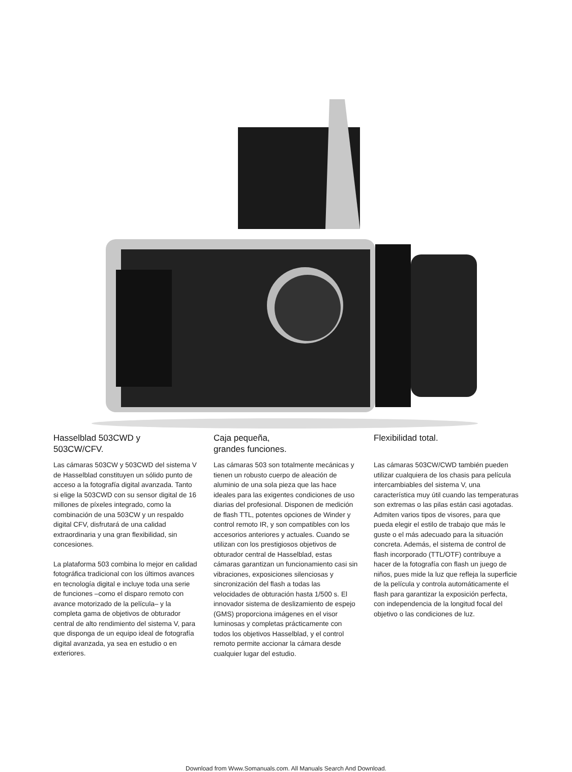Hasselblad 503CWD y
503CW/CFV.
Las cámaras 503CW y 503CWD del sistema V de Hasselblad constituyen un sólido punto de acceso a la fotografía digital avanzada. Tanto si elige la 503CWD con su sensor digital de 16 millones de píxeles integrado, como la combinación de una 503CW y un respaldo digital CFV, disfrutará de una calidad extraordinaria y una gran flexibilidad, sin concesiones.
La plataforma 503 combina lo mejor en calidad fotográfica tradicional con los últimos avances en tecnología digital e incluye toda una serie de funciones –como el disparo remoto con avance motorizado de la película– y la completa gama de objetivos de obturador central de alto rendimiento del sistema V, para que disponga de un equipo ideal de fotografía digital avanzada, ya sea en estudio o en exteriores.
Caja pequeña,
grandes funciones.
Las cámaras 503 son totalmente mecánicas y tienen un robusto cuerpo de aleación de aluminio de una sola pieza que las hace ideales para las exigentes condiciones de uso diarias del profesional. Disponen de medición de flash TTL, potentes opciones de Winder y control remoto IR, y son compatibles con los accesorios anteriores y actuales. Cuando se utilizan con los prestigiosos objetivos de obturador central de Hasselblad, estas cámaras garantizan un funcionamiento casi sin vibraciones, exposiciones silenciosas y sincronización del flash a todas las velocidades de obturación hasta 1/500 s. El innovador sistema de deslizamiento de espejo (GMS) proporciona imágenes en el visor luminosas y completas prácticamente con todos los objetivos Hasselblad, y el control remoto permite accionar la cámara desde cualquier lugar del estudio.
Flexibilidad total.
Las cámaras 503CW/CWD también pueden utilizar cualquiera de los chasis para película intercambiables del sistema V, una característica muy útil cuando las temperaturas son extremas o las pilas están casi agotadas. Admiten varios tipos de visores, para que pueda elegir el estilo de trabajo que más le guste o el más adecuado para la situación concreta. Además, el sistema de control de flash incorporado (TTL/OTF) contribuye a hacer de la fotografía con flash un juego de niños, pues mide la luz que refleja la superficie de la película y controla automáticamente el flash para garantizar la exposición perfecta, con independencia de la longitud focal del objetivo o las condiciones de luz.
Download from Www.Somanuals.com. All Manuals Search And Download.